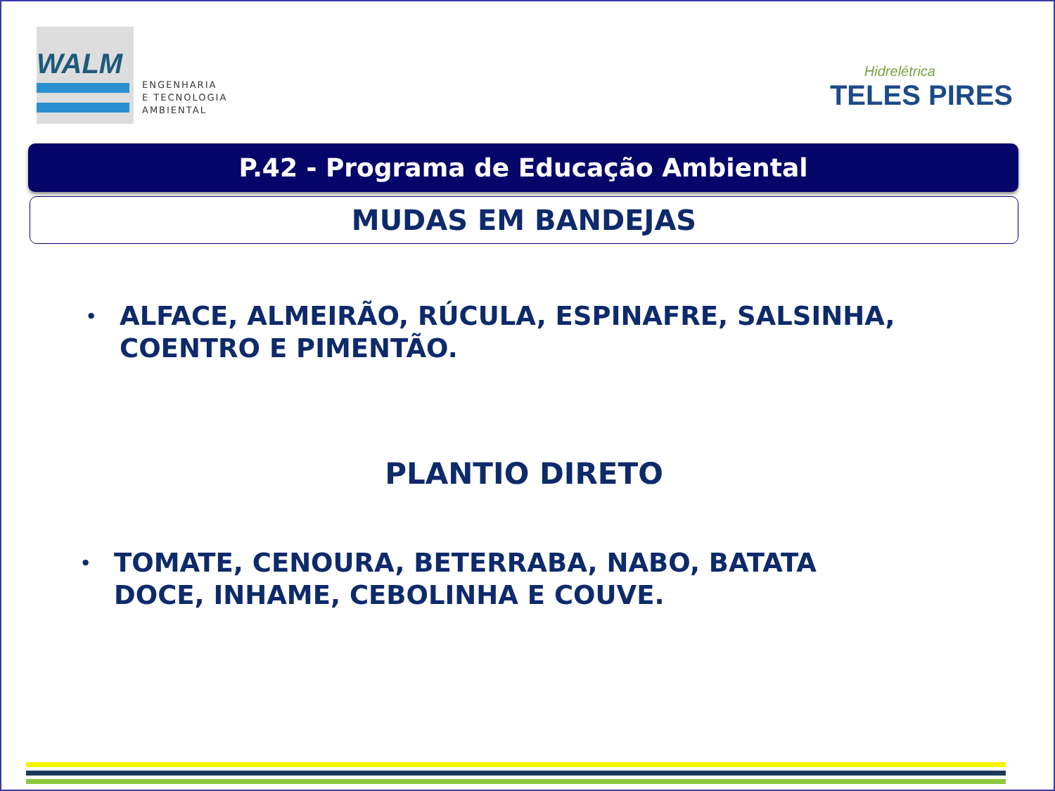WALM
ENGENHARIA
E TECNOLOGIA
AMBIENTAL
Hidrelétrica
TELES PIRES
P.42 - Programa de Educação Ambiental
MUDAS EM BANDEJAS
• ALFACE, ALMEIRÃO, RÚCULA, ESPINAFRE, SALSINHA,
COENTRO E PIMENTÃO.
PLANTIO DIRETO
• TOMATE, CENOURA, BETERRABA, NABO, BATATA
DOCE, INHAME, CEBOLINHA E COUVE.